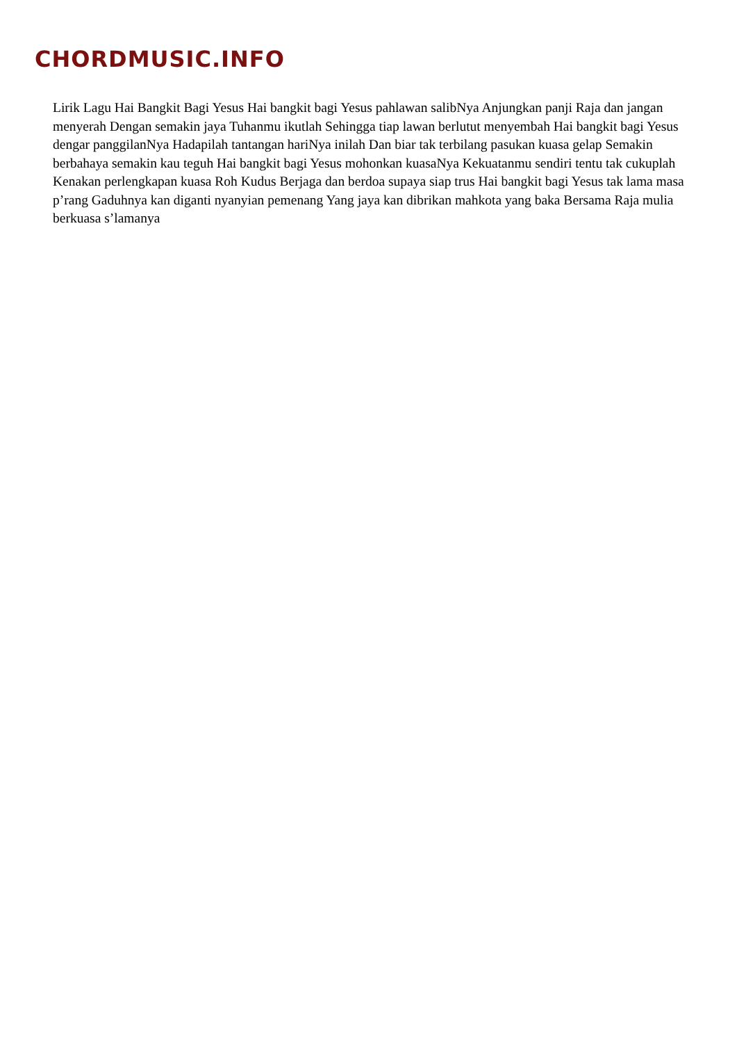CHORDMUSIC.INFO
Lirik Lagu Hai Bangkit Bagi Yesus Hai bangkit bagi Yesus pahlawan salibNya Anjungkan panji Raja dan jangan menyerah Dengan semakin jaya Tuhanmu ikutlah Sehingga tiap lawan berlutut menyembah Hai bangkit bagi Yesus dengar panggilanNya Hadapilah tantangan hariNya inilah Dan biar tak terbilang pasukan kuasa gelap Semakin berbahaya semakin kau teguh Hai bangkit bagi Yesus mohonkan kuasaNya Kekuatanmu sendiri tentu tak cukuplah Kenakan perlengkapan kuasa Roh Kudus Berjaga dan berdoa supaya siap trus Hai bangkit bagi Yesus tak lama masa p’rang Gaduhnya kan diganti nyanyian pemenang Yang jaya kan dibrikan mahkota yang baka Bersama Raja mulia berkuasa s’lamanya